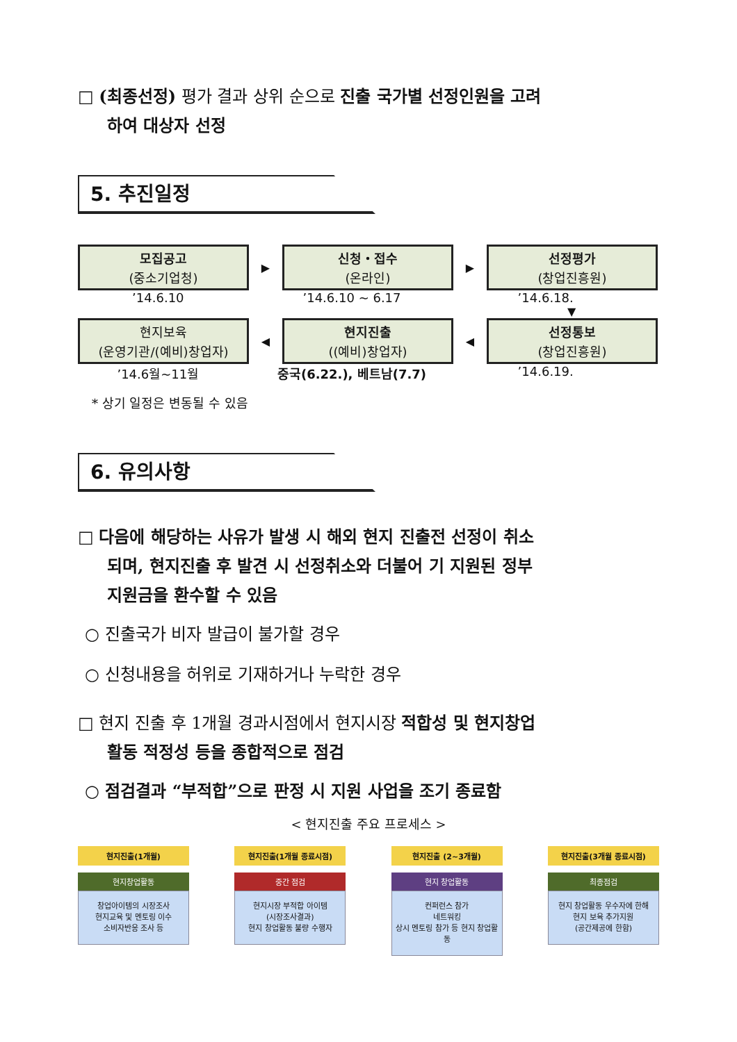□ (최종선정) 평가 결과 상위 순으로 진출 국가별 선정인원을 고려
하여 대상자 선정
5. 추진일정
모집공고
(중소기업청)
▶
신청・접수
(온라인)
▶
선정평가
(창업진흥원)
’14.6.10 ’14.6.10 ~ 6.17 ’14.6.18.
▼
현지보육
(운영기관/(예비)창업자)
◀
현지진출
((예비)창업자)
◀
선정통보
(창업진흥원)
’14.6월~11월 중국(6.22.), 베트남(7.7) ’14.6.19.
* 상기 일정은 변동될 수 있음
6. 유의사항
□ 다음에 해당하는 사유가 발생 시 해외 현지 진출전 선정이 취소
되며, 현지진출 후 발견 시 선정취소와 더불어 기 지원된 정부
지원금을 환수할 수 있음
○ 진출국가 비자 발급이 불가할 경우
○ 신청내용을 허위로 기재하거나 누락한 경우
□ 현지 진출 후 1개월 경과시점에서 현지시장 적합성 및 현지창업
활동 적정성 등을 종합적으로 점검
○ 점검결과 “부적합”으로 판정 시 지원 사업을 조기 종료함
< 현지진출 주요 프로세스 >
현지진출(1개월)
현지창업활동
창업아이템의 시장조사
현지교육 및 멘토링 이수
소비자반응 조사 등
현지진출(1개월 종료시점)
중간 점검
현지시장 부적합 아이템
(시장조사결과)
현지 창업활동 불량 수행자
현지진출 (2~3개월)
현지 창업활동
컨퍼런스 참가
네트워킹
상시 멘토링 참가 등 현지 창업활동
현지진출(3개월 종료시점)
최종점검
현지 창업활동 우수자에 한해
현지 보육 추가지원
(공간제공에 한함)